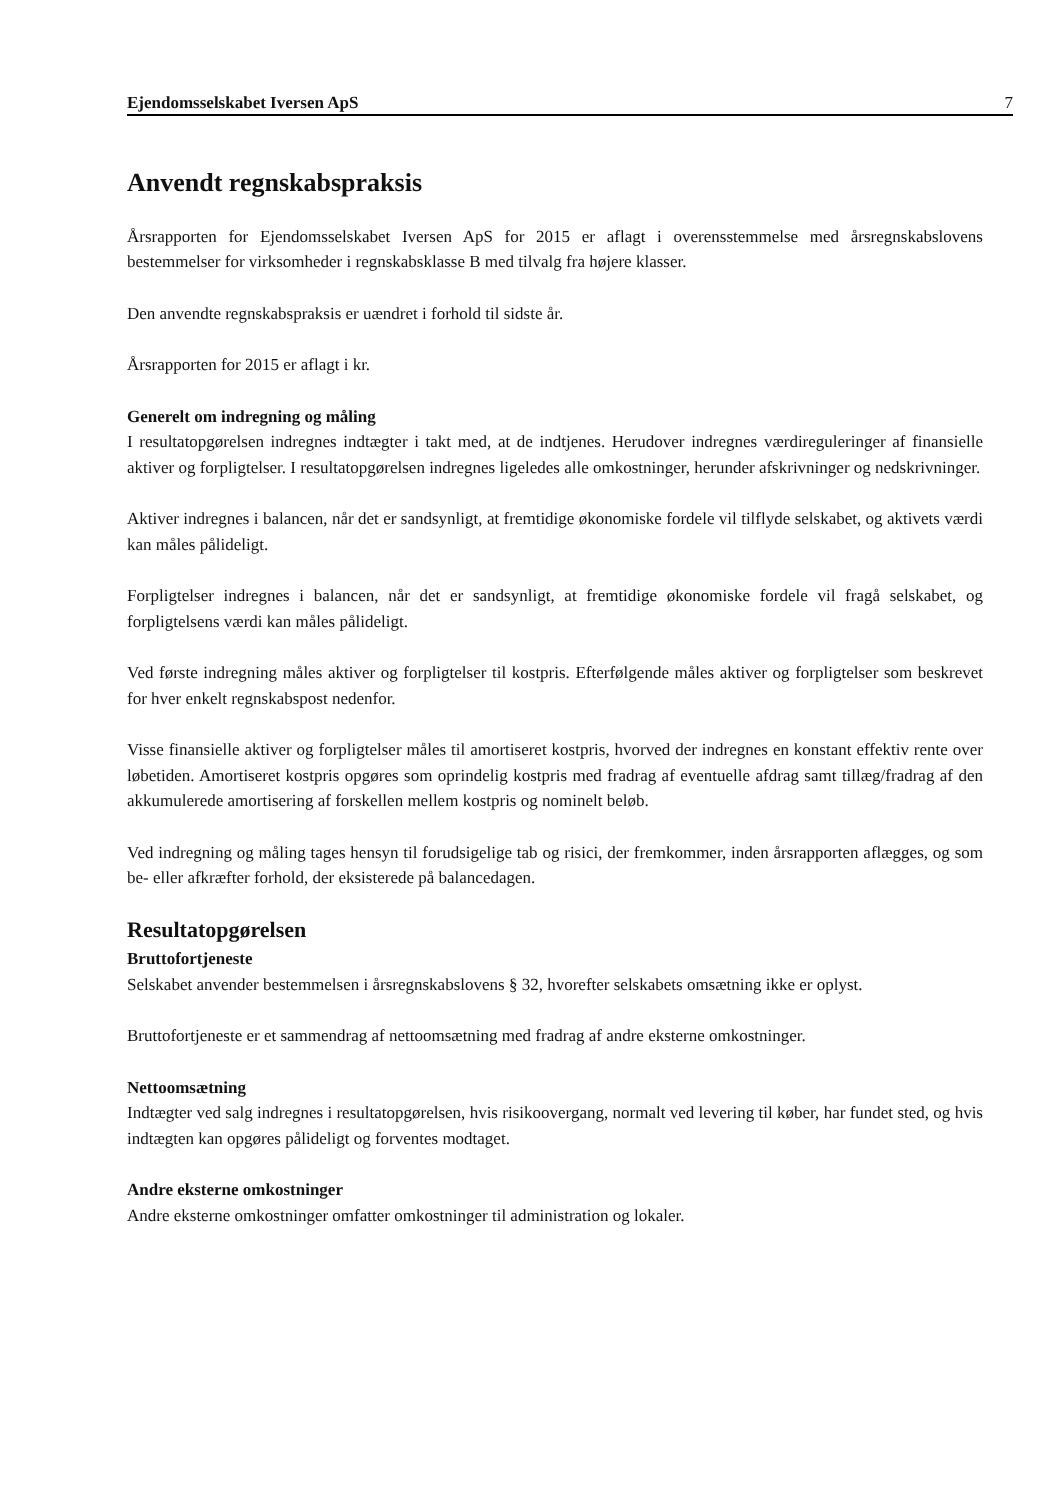Ejendomsselskabet Iversen ApS 7
Anvendt regnskabspraksis
Årsrapporten for Ejendomsselskabet Iversen ApS for 2015 er aflagt i overensstemmelse med årsregnskabslovens bestemmelser for virksomheder i regnskabsklasse B med tilvalg fra højere klasser.
Den anvendte regnskabspraksis er uændret i forhold til sidste år.
Årsrapporten for 2015 er aflagt i kr.
Generelt om indregning og måling
I resultatopgørelsen indregnes indtægter i takt med, at de indtjenes. Herudover indregnes værdireguleringer af finansielle aktiver og forpligtelser. I resultatopgørelsen indregnes ligeledes alle omkostninger, herunder afskrivninger og nedskrivninger.
Aktiver indregnes i balancen, når det er sandsynligt, at fremtidige økonomiske fordele vil tilflyde selskabet, og aktivets værdi kan måles pålideligt.
Forpligtelser indregnes i balancen, når det er sandsynligt, at fremtidige økonomiske fordele vil fragå selskabet, og forpligtelsens værdi kan måles pålideligt.
Ved første indregning måles aktiver og forpligtelser til kostpris. Efterfølgende måles aktiver og forpligtelser som beskrevet for hver enkelt regnskabspost nedenfor.
Visse finansielle aktiver og forpligtelser måles til amortiseret kostpris, hvorved der indregnes en konstant effektiv rente over løbetiden. Amortiseret kostpris opgøres som oprindelig kostpris med fradrag af eventuelle afdrag samt tillæg/fradrag af den akkumulerede amortisering af forskellen mellem kostpris og nominelt beløb.
Ved indregning og måling tages hensyn til forudsigelige tab og risici, der fremkommer, inden årsrapporten aflægges, og som be- eller afkræfter forhold, der eksisterede på balancedagen.
Resultatopgørelsen
Bruttofortjeneste
Selskabet anvender bestemmelsen i årsregnskabslovens § 32, hvorefter selskabets omsætning ikke er oplyst.
Bruttofortjeneste er et sammendrag af nettoomsætning med fradrag af andre eksterne omkostninger.
Nettoomsætning
Indtægter ved salg indregnes i resultatopgørelsen, hvis risikoovergang, normalt ved levering til køber, har fundet sted, og hvis indtægten kan opgøres pålideligt og forventes modtaget.
Andre eksterne omkostninger
Andre eksterne omkostninger omfatter omkostninger til administration og lokaler.